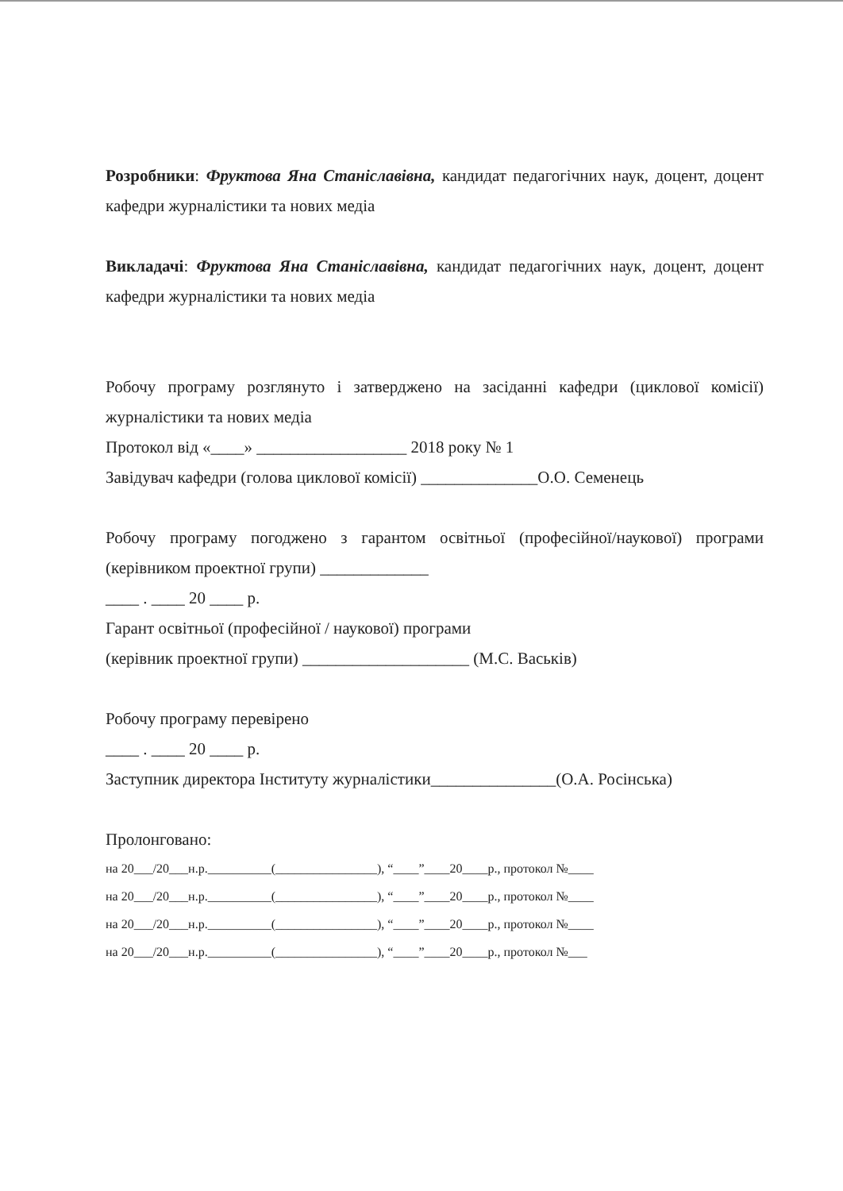Розробники: Фруктова Яна Станіславівна, кандидат педагогічних наук, доцент, доцент кафедри журналістики та нових медіа
Викладачі: Фруктова Яна Станіславівна, кандидат педагогічних наук, доцент, доцент кафедри журналістики та нових медіа
Робочу програму розглянуто і затверджено на засіданні кафедри (циклової комісії) журналістики та нових медіа
Протокол від «____» __________________ 2018 року № 1
Завідувач кафедри (голова циклової комісії) ______________О.О. Семенець
Робочу програму погоджено з гарантом освітньої (професійної/наукової) програми (керівником проектної групи) _____________
____ . ____ 20 ____ р.
Гарант освітньої (професійної / наукової) програми
(керівник проектної групи) ____________________ (М.С. Васьків)
Робочу програму перевірено
____ . ____ 20 ____ р.
Заступник директора Інституту журналістики_______________(О.А. Росінська)
Пролонговано:
на 20___/20___н.р.__________(________________), “____”____20____р., протокол №____
на 20___/20___н.р.__________(________________), “____”____20____р., протокол №____
на 20___/20___н.р.__________(________________), “____”____20____р., протокол №____
на 20___/20___н.р.__________(________________), “____”____20____р., протокол №___